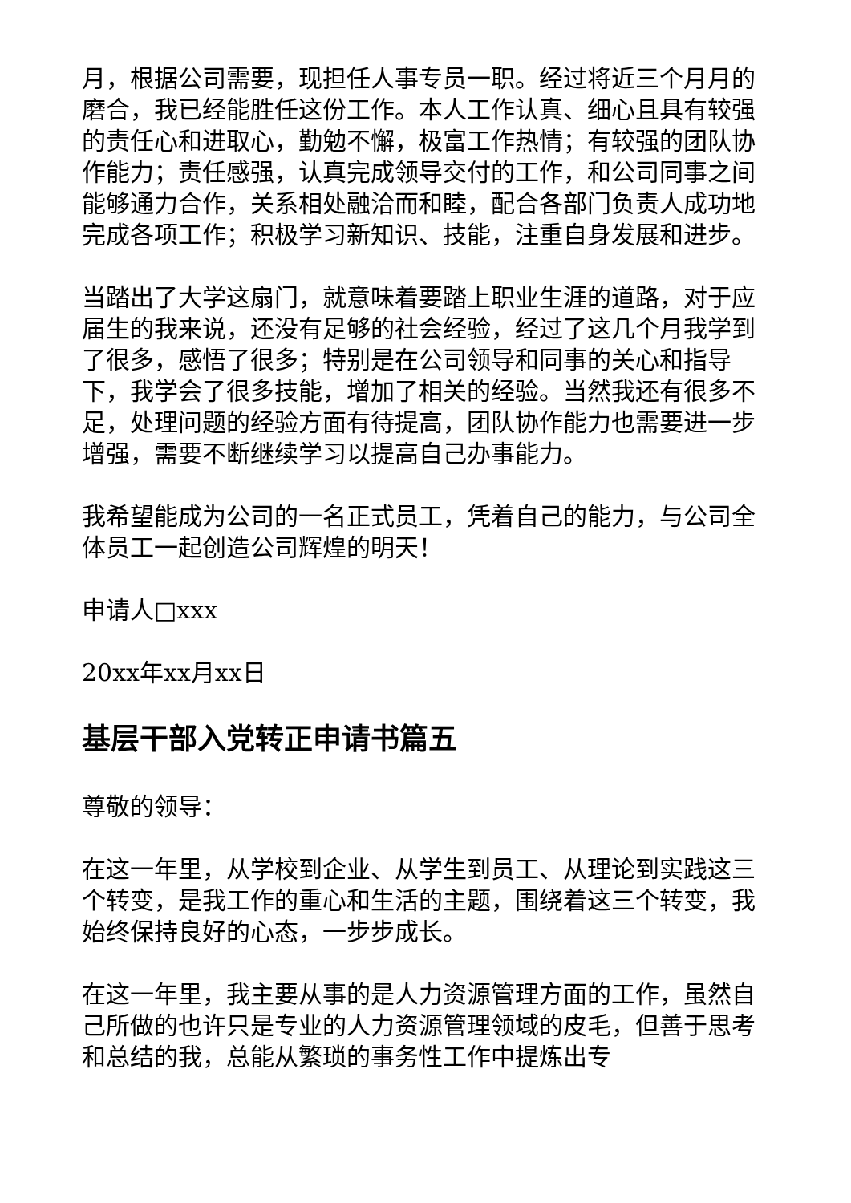月，根据公司需要，现担任人事专员一职。经过将近三个月月的磨合，我已经能胜任这份工作。本人工作认真、细心且具有较强的责任心和进取心，勤勉不懈，极富工作热情；有较强的团队协作能力；责任感强，认真完成领导交付的工作，和公司同事之间能够通力合作，关系相处融洽而和睦，配合各部门负责人成功地完成各项工作；积极学习新知识、技能，注重自身发展和进步。
当踏出了大学这扇门，就意味着要踏上职业生涯的道路，对于应届生的我来说，还没有足够的社会经验，经过了这几个月我学到了很多，感悟了很多；特别是在公司领导和同事的关心和指导下，我学会了很多技能，增加了相关的经验。当然我还有很多不足，处理问题的经验方面有待提高，团队协作能力也需要进一步增强，需要不断继续学习以提高自己办事能力。
我希望能成为公司的一名正式员工，凭着自己的能力，与公司全体员工一起创造公司辉煌的明天！
申请人□xxx
20xx年xx月xx日
基层干部入党转正申请书篇五
尊敬的领导：
在这一年里，从学校到企业、从学生到员工、从理论到实践这三个转变，是我工作的重心和生活的主题，围绕着这三个转变，我始终保持良好的心态，一步步成长。
在这一年里，我主要从事的是人力资源管理方面的工作，虽然自己所做的也许只是专业的人力资源管理领域的皮毛，但善于思考和总结的我，总能从繁琐的事务性工作中提炼出专